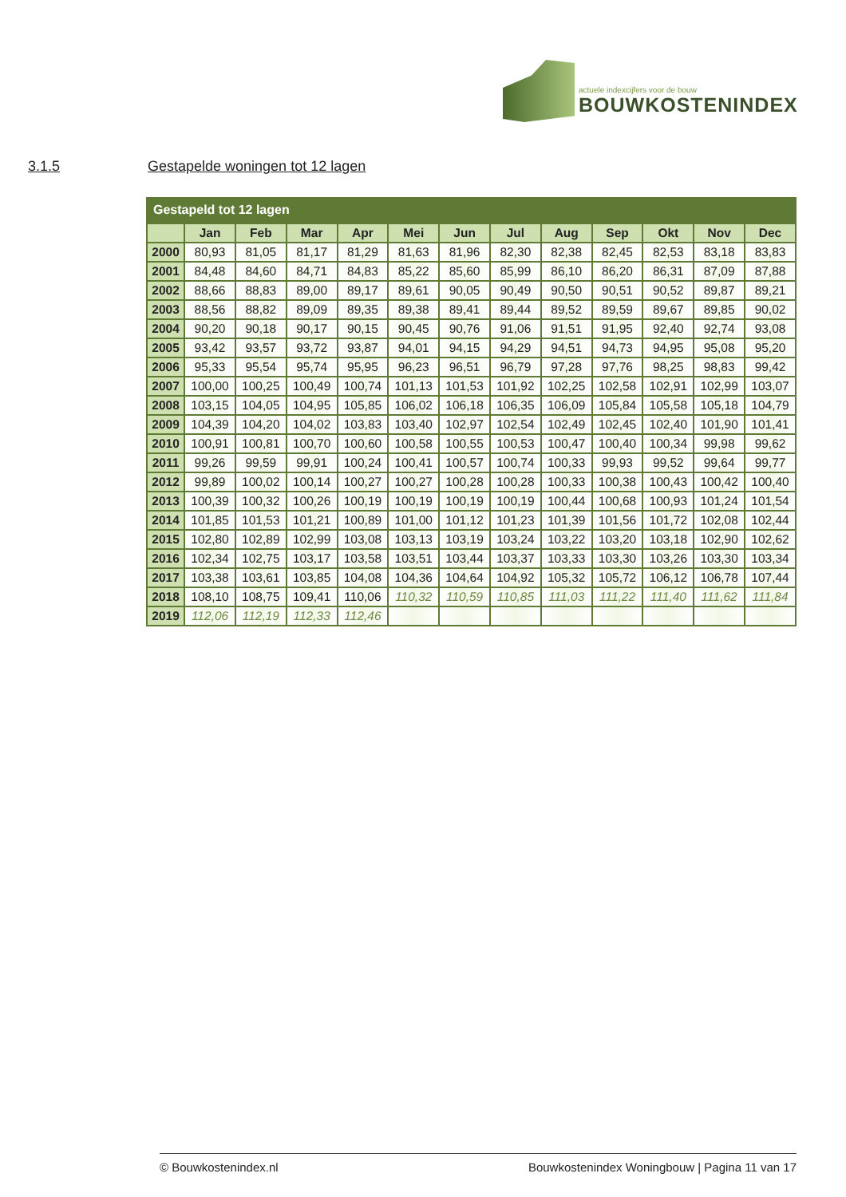actuele indexcijfers voor de bouw
BOUWKOSTENINDEX
3.1.5
Gestapelde woningen tot 12 lagen
| Gestapeld tot 12 lagen | | | | | | | | | | | | |
| | Jan | Feb | Mar | Apr | Mei | Jun | Jul | Aug | Sep | Okt | Nov | Dec |
| 2000 | 80,93 | 81,05 | 81,17 | 81,29 | 81,63 | 81,96 | 82,30 | 82,38 | 82,45 | 82,53 | 83,18 | 83,83 |
| 2001 | 84,48 | 84,60 | 84,71 | 84,83 | 85,22 | 85,60 | 85,99 | 86,10 | 86,20 | 86,31 | 87,09 | 87,88 |
| 2002 | 88,66 | 88,83 | 89,00 | 89,17 | 89,61 | 90,05 | 90,49 | 90,50 | 90,51 | 90,52 | 89,87 | 89,21 |
| 2003 | 88,56 | 88,82 | 89,09 | 89,35 | 89,38 | 89,41 | 89,44 | 89,52 | 89,59 | 89,67 | 89,85 | 90,02 |
| 2004 | 90,20 | 90,18 | 90,17 | 90,15 | 90,45 | 90,76 | 91,06 | 91,51 | 91,95 | 92,40 | 92,74 | 93,08 |
| 2005 | 93,42 | 93,57 | 93,72 | 93,87 | 94,01 | 94,15 | 94,29 | 94,51 | 94,73 | 94,95 | 95,08 | 95,20 |
| 2006 | 95,33 | 95,54 | 95,74 | 95,95 | 96,23 | 96,51 | 96,79 | 97,28 | 97,76 | 98,25 | 98,83 | 99,42 |
| 2007 | 100,00 | 100,25 | 100,49 | 100,74 | 101,13 | 101,53 | 101,92 | 102,25 | 102,58 | 102,91 | 102,99 | 103,07 |
| 2008 | 103,15 | 104,05 | 104,95 | 105,85 | 106,02 | 106,18 | 106,35 | 106,09 | 105,84 | 105,58 | 105,18 | 104,79 |
| 2009 | 104,39 | 104,20 | 104,02 | 103,83 | 103,40 | 102,97 | 102,54 | 102,49 | 102,45 | 102,40 | 101,90 | 101,41 |
| 2010 | 100,91 | 100,81 | 100,70 | 100,60 | 100,58 | 100,55 | 100,53 | 100,47 | 100,40 | 100,34 | 99,98 | 99,62 |
| 2011 | 99,26 | 99,59 | 99,91 | 100,24 | 100,41 | 100,57 | 100,74 | 100,33 | 99,93 | 99,52 | 99,64 | 99,77 |
| 2012 | 99,89 | 100,02 | 100,14 | 100,27 | 100,27 | 100,28 | 100,28 | 100,33 | 100,38 | 100,43 | 100,42 | 100,40 |
| 2013 | 100,39 | 100,32 | 100,26 | 100,19 | 100,19 | 100,19 | 100,19 | 100,44 | 100,68 | 100,93 | 101,24 | 101,54 |
| 2014 | 101,85 | 101,53 | 101,21 | 100,89 | 101,00 | 101,12 | 101,23 | 101,39 | 101,56 | 101,72 | 102,08 | 102,44 |
| 2015 | 102,80 | 102,89 | 102,99 | 103,08 | 103,13 | 103,19 | 103,24 | 103,22 | 103,20 | 103,18 | 102,90 | 102,62 |
| 2016 | 102,34 | 102,75 | 103,17 | 103,58 | 103,51 | 103,44 | 103,37 | 103,33 | 103,30 | 103,26 | 103,30 | 103,34 |
| 2017 | 103,38 | 103,61 | 103,85 | 104,08 | 104,36 | 104,64 | 104,92 | 105,32 | 105,72 | 106,12 | 106,78 | 107,44 |
| 2018 | 108,10 | 108,75 | 109,41 | 110,06 | 110,32 | 110,59 | 110,85 | 111,03 | 111,22 | 111,40 | 111,62 | 111,84 |
| 2019 | 112,06 | 112,19 | 112,33 | 112,46 | | | | | | | | |
© Bouwkostenindex.nl Bouwkostenindex Woningbouw | Pagina 11 van 17